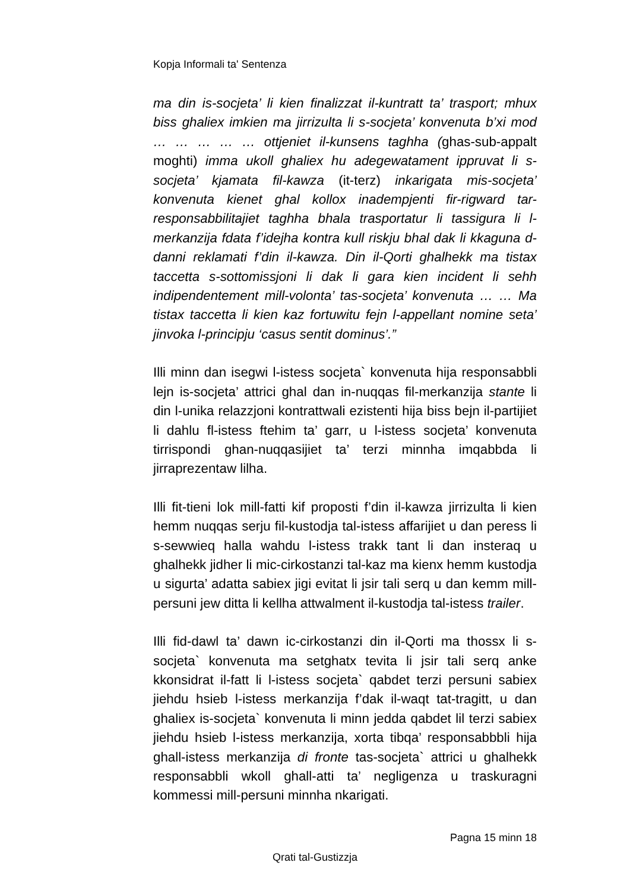Kopja Informali ta' Sentenza
ma din is-socjeta’ li kien finalizzat il-kuntratt ta’ trasport; mhux biss ghaliex imkien ma jirrizulta li s-socjeta’ konvenuta b’xi mod … … … … … ottjeniet il-kunsens taghha (ghas-sub-appalt moghti) imma ukoll ghaliex hu adegewatament ippruvat li s-socjeta’ kjamata fil-kawza (it-terz) inkarigata mis-socjeta’ konvenuta kienet ghal kollox inadempjenti fir-rigward tar-responsabbilitajiet taghha bhala trasportatur li tassigura li l-merkanzija fdata f’idejha kontra kull riskju bhal dak li kkaguna d-danni reklamati f’din il-kawza. Din il-Qorti ghalhekk ma tistax taccetta s-sottomissjoni li dak li gara kien incident li sehh indipendentement mill-volonta’ tas-socjeta’ konvenuta … … Ma tistax taccetta li kien kaz fortuwitu fejn l-appellant nomine seta’ jinvoka l-principju ‘casus sentit dominus’.”
Illi minn dan isegwi l-istess socjeta` konvenuta hija responsabbli lejn is-socjeta’ attrici ghal dan in-nuqqas fil-merkanzija stante li din l-unika relazzjoni kontrattwali ezistenti hija biss bejn il-partijiet li dahlu fl-istess ftehim ta’ garr, u l-istess socjeta’ konvenuta tirrispondi ghan-nuqqasijiet ta’ terzi minnha imqabbda li jirraprezentaw lilha.
Illi fit-tieni lok mill-fatti kif proposti f’din il-kawza jirrizulta li kien hemm nuqqas serju fil-kustodja tal-istess affarijiet u dan peress li s-sewwieq halla wahdu l-istess trakk tant li dan insteraq u ghalhekk jidher li mic-cirkostanzi tal-kaz ma kienx hemm kustodja u sigurta’ adatta sabiex jigi evitat li jsir tali serq u dan kemm mill-persuni jew ditta li kellha attwalment il-kustodja tal-istess trailer.
Illi fid-dawl ta’ dawn ic-cirkostanzi din il-Qorti ma thossx li s-socjeta` konvenuta ma setghatx tevita li jsir tali serq anke kkonsidrat il-fatt li l-istess socjeta` qabdet terzi persuni sabiex jiehdu hsieb l-istess merkanzija f’dak il-waqt tat-tragitt, u dan ghaliex is-socjeta` konvenuta li minn jedda qabdet lil terzi sabiex jiehdu hsieb l-istess merkanzija, xorta tibqa’ responsabbbli hija ghall-istess merkanzija di fronte tas-socjeta` attrici u ghalhekk responsabbli wkoll ghall-atti ta’ negligenza u traskuragni kommessi mill-persuni minnha nkarigati.
Pagna 15 minn 18
Qrati tal-Gustizzja